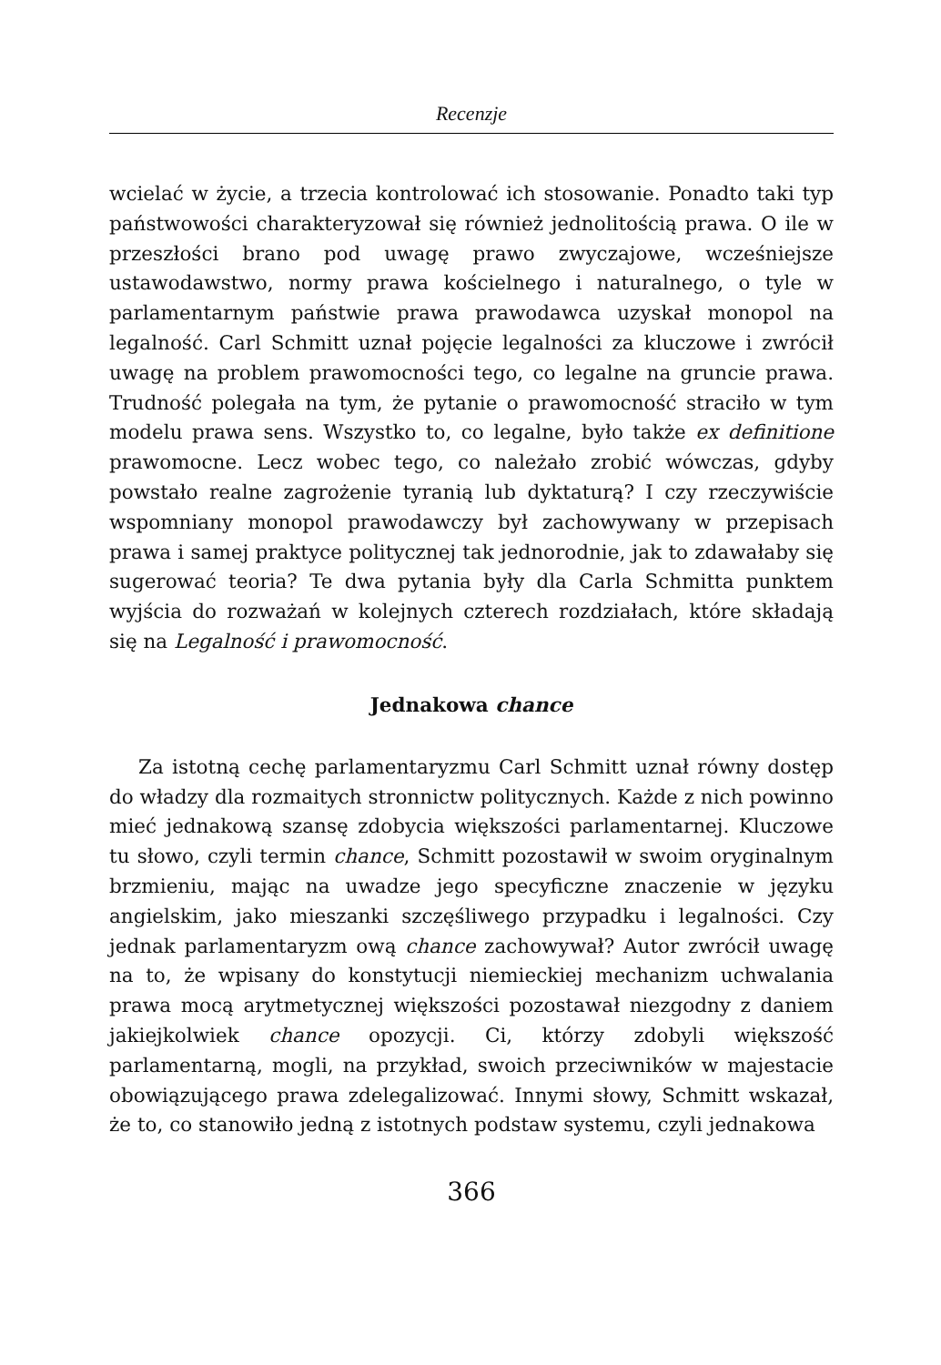Recenzje
wcielać w życie, a trzecia kontrolować ich stosowanie. Ponadto taki typ państwowości charakteryzował się również jednolitością prawa. O ile w przeszłości brano pod uwagę prawo zwyczajowe, wcześniejsze ustawodawstwo, normy prawa kościelnego i naturalnego, o tyle w parlamentarnym państwie prawa prawodawca uzyskał monopol na legalność. Carl Schmitt uznał pojęcie legalności za kluczowe i zwrócił uwagę na problem prawomocności tego, co legalne na gruncie prawa. Trudność polegała na tym, że pytanie o prawomocność straciło w tym modelu prawa sens. Wszystko to, co legalne, było także ex definitione prawomocne. Lecz wobec tego, co należało zrobić wówczas, gdyby powstało realne zagrożenie tyranią lub dyktaturą? I czy rzeczywiście wspomniany monopol prawodawczy był zachowywany w przepisach prawa i samej praktyce politycznej tak jednorodnie, jak to zdawałaby się sugerować teoria? Te dwa pytania były dla Carla Schmitta punktem wyjścia do rozważań w kolejnych czterech rozdziałach, które składają się na Legalność i prawomocność.
Jednakowa chance
Za istotną cechę parlamentaryzmu Carl Schmitt uznał równy dostęp do władzy dla rozmaitych stronnictw politycznych. Każde z nich powinno mieć jednakową szansę zdobycia większości parlamentarnej. Kluczowe tu słowo, czyli termin chance, Schmitt pozostawił w swoim oryginalnym brzmieniu, mając na uwadze jego specyficzne znaczenie w języku angielskim, jako mieszanki szczęśliwego przypadku i legalności. Czy jednak parlamentaryzm ową chance zachowywał? Autor zwrócił uwagę na to, że wpisany do konstytucji niemieckiej mechanizm uchwalania prawa mocą arytmetycznej większości pozostawał niezgodny z daniem jakiejkolwiek chance opozycji. Ci, którzy zdobyli większość parlamentarną, mogli, na przykład, swoich przeciwników w majestacie obowiązującego prawa zdelegalizować. Innymi słowy, Schmitt wskazał, że to, co stanowiło jedną z istotnych podstaw systemu, czyli jednakowa
366